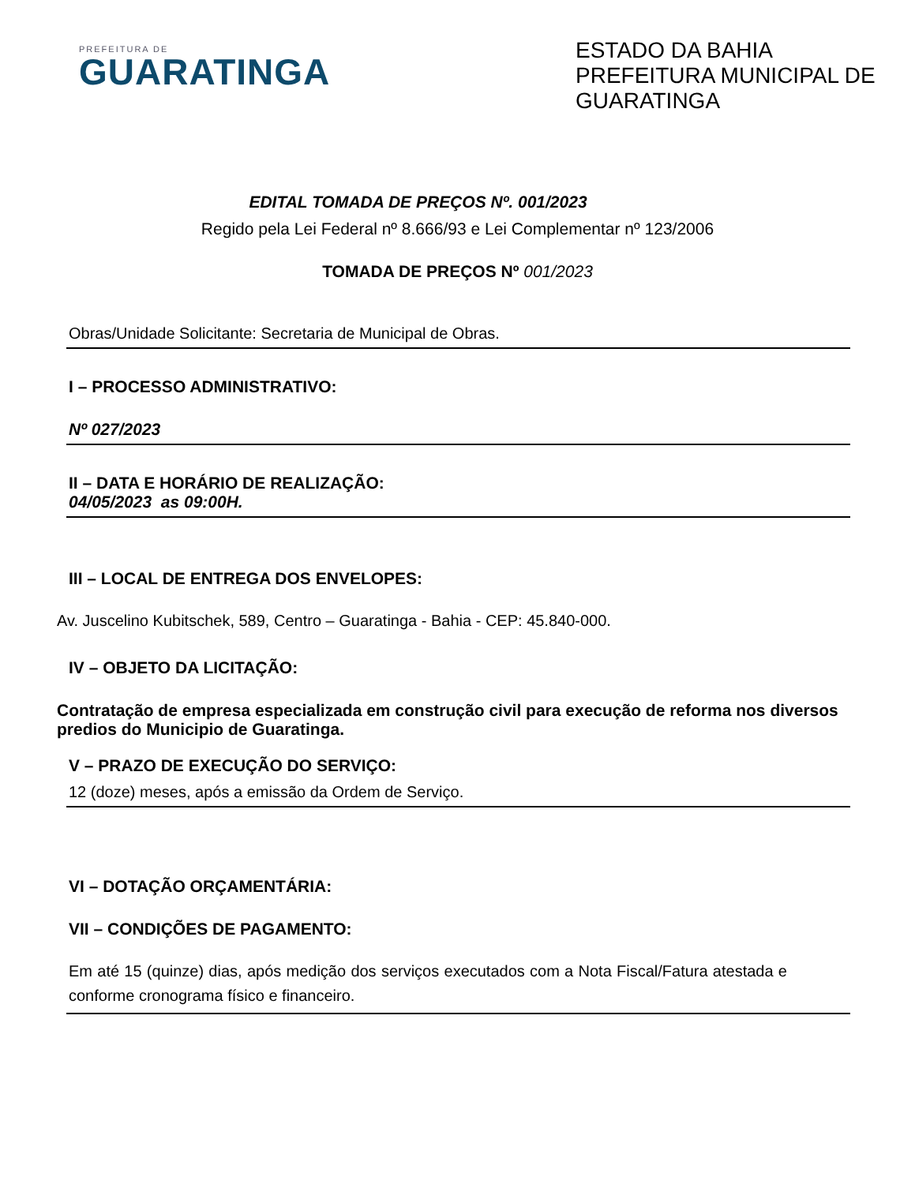PREFEITURA DE
GUARATINGA
ESTADO DA BAHIA
PREFEITURA MUNICIPAL DE GUARATINGA
EDITAL TOMADA DE PREÇOS Nº. 001/2023
Regido pela Lei Federal nº 8.666/93 e Lei Complementar nº 123/2006
TOMADA DE PREÇOS Nº 001/2023
Obras/Unidade Solicitante: Secretaria de Municipal de Obras.
I – PROCESSO ADMINISTRATIVO:
Nº 027/2023
II – DATA E HORÁRIO DE REALIZAÇÃO:
04/05/2023 as 09:00H.
III – LOCAL DE ENTREGA DOS ENVELOPES:
Av. Juscelino Kubitschek, 589, Centro – Guaratinga - Bahia - CEP: 45.840-000.
IV – OBJETO DA LICITAÇÃO:
Contratação de empresa especializada em construção civil para execução de reforma nos diversos predios do Municipio de Guaratinga.
V – PRAZO DE EXECUÇÃO DO SERVIÇO:
12 (doze) meses, após a emissão da Ordem de Serviço.
VI – DOTAÇÃO ORÇAMENTÁRIA:
VII – CONDIÇÕES DE PAGAMENTO:
Em até 15 (quinze) dias, após medição dos serviços executados com a Nota Fiscal/Fatura atestada e conforme cronograma físico e financeiro.